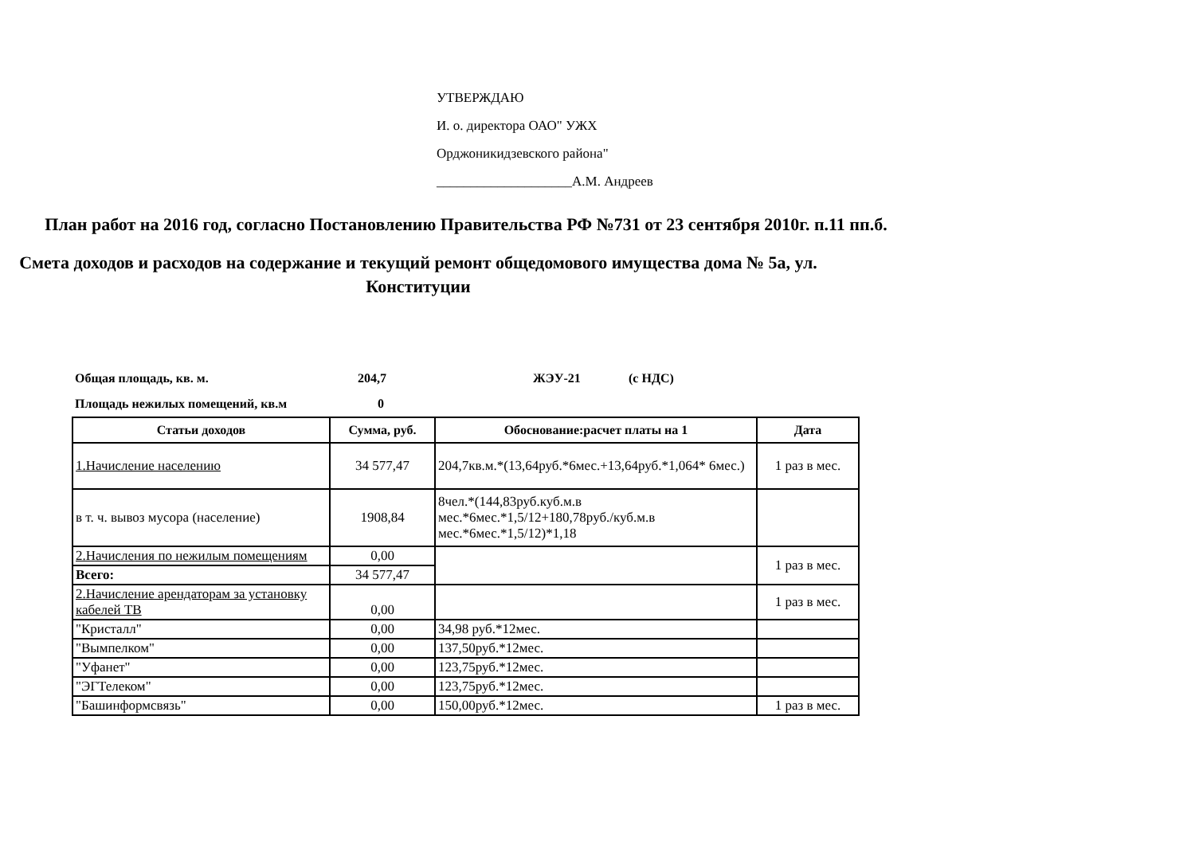УТВЕРЖДАЮ
И. о. директора ОАО" УЖХ
Орджоникидзевского района"
____________________А.М. Андреев
План работ на 2016 год, согласно Постановлению Правительства РФ №731 от 23 сентября 2010г. п.11 пп.б.
Смета доходов и расходов на содержание и текущий ремонт общедомового имущества дома № 5а, ул. Конституции
Общая площадь, кв. м. 204,7 ЖЭУ-21 (с НДС)
Площадь нежилых помещений, кв.м 0
| Статьи доходов | Сумма, руб. | Обоснование:расчет платы на 1 | Дата |
| --- | --- | --- | --- |
| 1.Начисление населению | 34 577,47 | 204,7кв.м.*(13,64руб.*6мес.+13,64руб.*1,064* 6мес.) | 1 раз в мес. |
| в т. ч. вывоз мусора (население) | 1908,84 | 8чел.*(144,83руб.куб.м.в мес.*6мес.*1,5/12+180,78руб./куб.м.в мес.*6мес.*1,5/12)*1,18 | |
| 2.Начисления по нежилым помещениям | 0,00 | | 1 раз в мес. |
| Всего: | 34 577,47 | | |
| 2.Начисление арендаторам за установку кабелей ТВ | 0,00 | | 1 раз в мес. |
| "Кристалл" | 0,00 | 34,98 руб.*12мес. | |
| "Вымпелком" | 0,00 | 137,50руб.*12мес. | |
| "Уфанет" | 0,00 | 123,75руб.*12мес. | |
| "ЭГТелеком" | 0,00 | 123,75руб.*12мес. | |
| "Башинформсвязь" | 0,00 | 150,00руб.*12мес. | 1 раз в мес. |